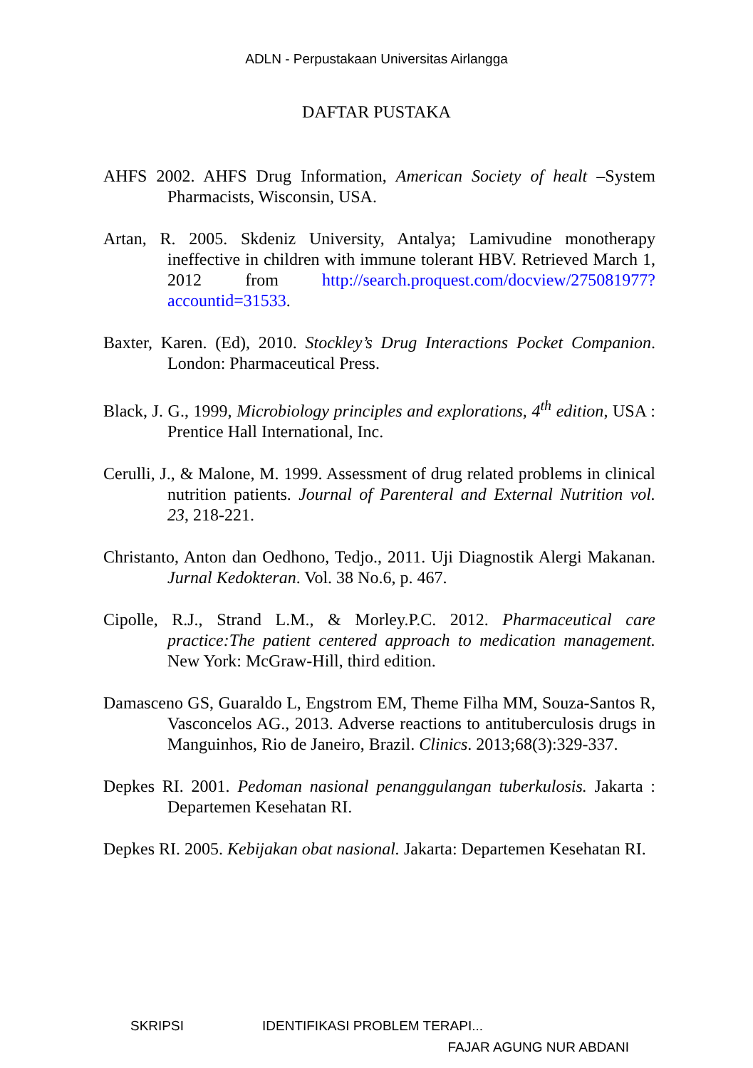ADLN - Perpustakaan Universitas Airlangga
DAFTAR PUSTAKA
AHFS 2002. AHFS Drug Information, American Society of healt –System Pharmacists, Wisconsin, USA.
Artan, R. 2005. Skdeniz University, Antalya; Lamivudine monotherapy ineffective in children with immune tolerant HBV. Retrieved March 1, 2012 from http://search.proquest.com/docview/275081977?accountid=31533.
Baxter, Karen. (Ed), 2010. Stockley’s Drug Interactions Pocket Companion. London: Pharmaceutical Press.
Black, J. G., 1999, Microbiology principles and explorations, 4<sup>th</sup> edition, USA : Prentice Hall International, Inc.
Cerulli, J., & Malone, M. 1999. Assessment of drug related problems in clinical nutrition patients. Journal of Parenteral and External Nutrition vol. 23, 218-221.
Christanto, Anton dan Oedhono, Tedjo., 2011. Uji Diagnostik Alergi Makanan. Jurnal Kedokteran. Vol. 38 No.6, p. 467.
Cipolle, R.J., Strand L.M., & Morley.P.C. 2012. Pharmaceutical care practice:The patient centered approach to medication management. New York: McGraw-Hill, third edition.
Damasceno GS, Guaraldo L, Engstrom EM, Theme Filha MM, Souza-Santos R, Vasconcelos AG., 2013. Adverse reactions to antituberculosis drugs in Manguinhos, Rio de Janeiro, Brazil. Clinics. 2013;68(3):329-337.
Depkes RI. 2001. Pedoman nasional penanggulangan tuberkulosis. Jakarta : Departemen Kesehatan RI.
Depkes RI. 2005. Kebijakan obat nasional. Jakarta: Departemen Kesehatan RI.
SKRIPSI IDENTIFIKASI PROBLEM TERAPI...
FAJAR AGUNG NUR ABDANI